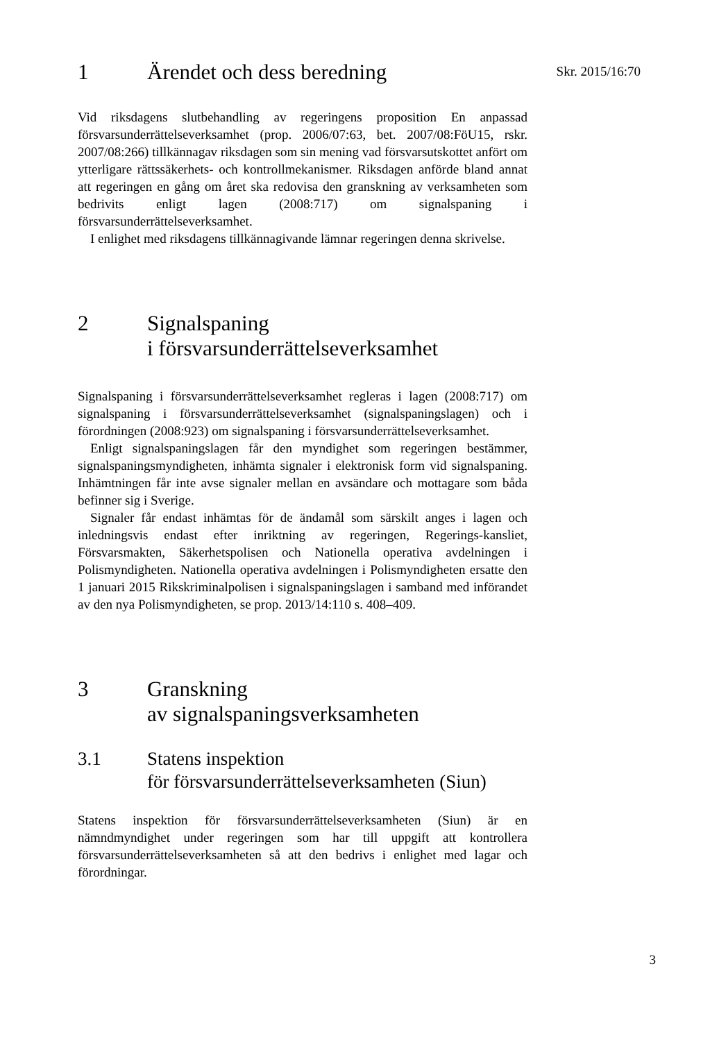Skr. 2015/16:70
1 Ärendet och dess beredning
Vid riksdagens slutbehandling av regeringens proposition En anpassad försvarsunderrättelseverksamhet (prop. 2006/07:63, bet. 2007/08:FöU15, rskr. 2007/08:266) tillkännagav riksdagen som sin mening vad försvarsutskottet anfört om ytterligare rättssäkerhets- och kontrollmekanismer. Riksdagen anförde bland annat att regeringen en gång om året ska redovisa den granskning av verksamheten som bedrivits enligt lagen (2008:717) om signalspaning i försvarsunderrättelseverksamhet.
I enlighet med riksdagens tillkännagivande lämnar regeringen denna skrivelse.
2 Signalspaning
i försvarsunderrättelseverksamhet
Signalspaning i försvarsunderrättelseverksamhet regleras i lagen (2008:717) om signalspaning i försvarsunderrättelseverksamhet (signalspaningslagen) och i förordningen (2008:923) om signalspaning i försvarsunderrättelseverksamhet.
Enligt signalspaningslagen får den myndighet som regeringen bestämmer, signalspaningsmyndigheten, inhämta signaler i elektronisk form vid signalspaning. Inhämtningen får inte avse signaler mellan en avsändare och mottagare som båda befinner sig i Sverige.
Signaler får endast inhämtas för de ändamål som särskilt anges i lagen och inledningsvis endast efter inriktning av regeringen, Regerings-kansliet, Försvarsmakten, Säkerhetspolisen och Nationella operativa avdelningen i Polismyndigheten. Nationella operativa avdelningen i Polismyndigheten ersatte den 1 januari 2015 Rikskriminalpolisen i signalspaningslagen i samband med införandet av den nya Polismyndigheten, se prop. 2013/14:110 s. 408–409.
3 Granskning
av signalspaningsverksamheten
3.1 Statens inspektion
för försvarsunderrättelseverksamheten (Siun)
Statens inspektion för försvarsunderrättelseverksamheten (Siun) är en nämndmyndighet under regeringen som har till uppgift att kontrollera försvarsunderrättelseverksamheten så att den bedrivs i enlighet med lagar och förordningar.
3